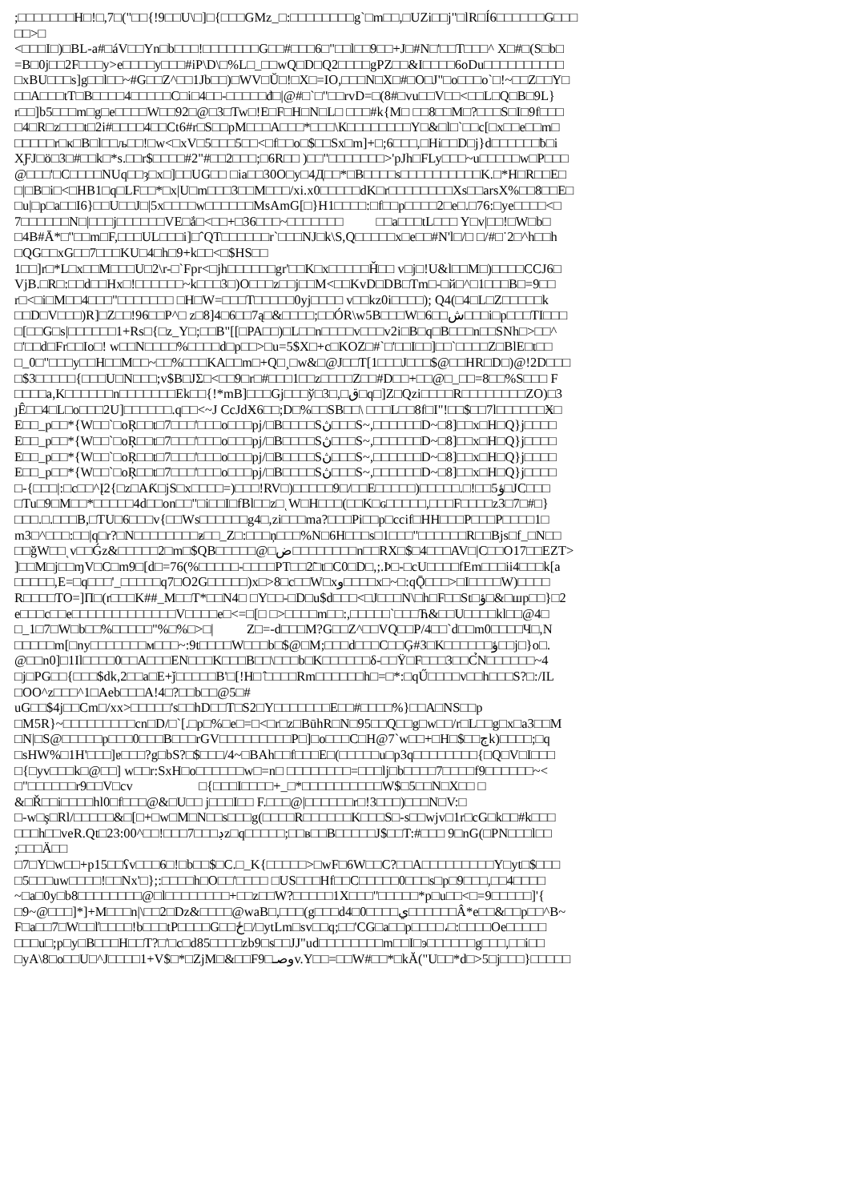;□□□□□□□H□!□,7□("□□{!9□□U\□]□{□□□GMz_□:□□□□□□□□g`□m□□,□UZi□□j"□lR□Í6□□□□□□G□□□ □□>□ <□□□I□)□BL-a#□áV□□Yn□b□□□!□□□□□□□G□□#□□□6□"□□l□□9□□+J□#N□'□□T□□□^ X□#□(S□b□ =B□0j□□2F□□□y>e□□□□y□□□#iP\D\□%L□_□□wQ□D□Q2□□□□gPZ□□&I□□□□6oDu□□□□□□□□□□ □xBU□□□s]g□□l□□~#G□□Z^□□1Jb□□)□WV□Ŭ□!□X□=IO,□□□N□X□#□O□J"□o□□□o`□!~□□Z□□Y□ □□A□□□tT□B□□□□4□□□□□C□i□4□□-□□□□□đ□|@#□`□"□□rvD=□(8#□vu□□V□□<□□L□Q□B□9L} r□□]b5□□□m□g□e□□□□W□□92□@□3□Tw□!E□F□H□N□L□ □□□#k{M□ □□8□□M□?□□□S□I□9f□□□ □4□R□z□□□t□2i#□□□□4□□Ct6#r□S□□pM□□□A□□□*□□□\К□□□□□□□□Y□&□l□`□□c[□x□□e□□m□ □□□□□r□к□B□l□□љ□□!□w<□xV□5□□□5□□<□f□□o□$□□Sx□m]+□;6□□□,□Hi□□D□j}d□□□□□□ƀ□i XƑJ□ö□3□#□□k□*s.□□r$□□□□#2"#□□2□□□;□6R□□ )□□"□□□□□□□>'pJh□FLy□□□~u□□□□□w□P□□□ @□□□'□C□□□□NUq□□ȝ□x□]□□UG□□ □ia□□30O□y□4Д□□*□B□□□□s□□□□□□□□□□K.□*H□R□□E□ □|□B□i□<□HB1□q□LF□□*□x|U□m□□□3□□M□□□/xi.x0□□□□□dK□r□□□□□□□□Xs□□arsX%□□8□□E□ □u|□p□a□□I6}□□U□□J□|5x□□□□w□□□□□□MsAmG[□}H1□□□□:□f□□p□□□□2□e□.□76:□ye□□□□<□ 7□□□□□□N□|□□□j□□□□□□VE□ắ□<□□+□36□□□~□□□□□□□ □□a□□□tL□□□ Y□v|□□!□W□b□ □4B#Ā*□"□□m□F,□□□UL□□□i]□ˆQT□□□□□□r`□□□NJ□k\S,Q□□□□□x□e□□#N'l□/□ □/#□˙2□^h□□h □QG□□xG□□7□□□KU□4□h□9+k□□<□$HS□□ 1□□]r□*L□x□□M□□□U□2\r-□`Fpr<□jh□□□□□□gr'□□K□x□□□□□Ȟ□□ v□j□!U&l□□M□)□□□□CCJ6□ VjB.□R□:□□d□□Hx□!□□□□□□~k□□□3□)O□□□z□□j□□M<□□KvD□DB□Tm□-□й□^□1□□□B□=9□□ r□<□i□M□□4□□□"□□□□□□□ □H□W=□□□T□□□□□0yj□□□□ v□□kz0i□□□□); Q4(□4□L□Z□□□□□k □□D□V□□□)R]□Z□□!96□□P^□ z□8]4□6□□7ą□&□□□□;□□ÓR\w5B□□□W□6□□ش□□□i□p□□□TI□□□ □[□□G□s|□□□□□□1+Rs□{□z_Y□;□□B"[[□PA□□)□L□□n□□□□v□□□v2i□B□q□B□□□n□□SNh□>□□^ □'□□d□Fr□□Io□! w□□N□□□□%□□□□d□p□□>□u=5$X□+c□KOZ□#`□'□□I□□]□□`□□□□Z□BlE□t□□ □_0□"□□□y□□H□□M□□~□□%□□□KA□□m□+Q□¸□w&□@J□□T[1□□□J□□□$@□□HR□D□)@!2D□□□ □$3□□□□□{□□□U□N□□□;v$B□JΣ□<□□9□r□#□□□1□□z□□□□Z□□#D□□+□□@□_□□=8□□%S□□□ F □□□□a,K□□□□□□n□□□□□□□Ek□□{!*mB]□□□Gj□□□ў□3□,□ق□q□]Z□Qzi□□□□R□□□□□□□□ZO)□3 ȷÊ□□4□L□o□□□2U]□□□□□□.q□□<~J CcJdӾ6□□;D□%□□SB□□\ □□□L□□8f□I"!□□$□□7l□□□□□□Ӿ□ E□□_p□□*{W□□`□oŖ□□t□7□□□'□□□o□□□pj/□B□□□□Sڽ□□□S~,□□□□□□D~□8]□□x□H□Q}j□□□□ E□□_p□□*{W□□`□oŖ□□t□7□□□'□□□o□□□pj/□B□□□□Sڽ□□□S~,□□□□□□D~□8]□□x□H□Q}j□□□□ E□□_p□□*{W□□`□oŖ□□t□7□□□'□□□o□□□pj/□B□□□□Sڽ□□□S~,□□□□□□D~□8]□□x□H□Q}j□□□□ E□□_p□□*{W□□`□oŖ□□t□7□□□'□□□o□□□pj/□B□□□□Sڽ□□□S~,□□□□□□D~□8]□□x□H□Q}j□□□□ □-{□□□|:□c□□^Į2{□z□AƘ□jS□x□□□□=)□□□!RV□)□□□□□9□/□□E□□□□□)□□□□□.□!□□5ؤ□JC□□□ □Tu□9□M□□*□□□□□4d□□on□□"□i□□I□fBl□□z□ͺW□H□□□(□□K□ɢ□□□□□,□□□F□□□□z3□7□#□} □□□.□.□□□B,□TU□6□□□v{□□Ws□□□□□□g4□,zi□□□ma?□□□Pi□□p□ccif□HH□□□P□□□P□□□□1□ m3□^□□□:□□|q□r?□N□□□□□□□□ƶ□□_Z□:□□□ņ□□□%N□6H□□□s□1□□□"□□□□□□R□□Bjs□f_□N□□ □□ğW□□ͺv□□Ǵz&□□□□□2□m□$QB□□□□□@□ض□□□□□□□□n□□RX□$□4□□□AV□|C□□O17□□EZT> ]□□M□j□□ɱV□C□m9□[d□=76(%□□□□□-□□□□PT□□2̃□t□C0□D□,;.Ϸ□-□cU□□□□fEm□□□ii4□□□k[a □□□□□,E=□q□□□'_□□□□□q7□O2G□□□□□)x□>8□c□□W□xو□□□□x□~□:qǬ□□□>□I□□□□W)□□□□ R□□□□TO=]Π□(r□□□K##_M□□T*□□N4□ □Y□□-□D□u$d□□□<□J□□□N\□h□F□□St□ؤ□&□шр□□}□2 e□□□c□□e□□□□□□□□□□□□□V□□□□e□<=□[□ □>□□□□m□□:,□□□□□`□□□Ћ&□□U□□□□kl□□@4□ □_1□7□W□b□□%□□□□□"%□%□>□| Z□=-d□□□M?G□□Z^□□VQ□□P/4□□`d□□m0□□□□Ч□,N □□□□□m[□ny□□□□□□□ᴍ□□□~:9t□□□□W□□□b□$@□M;□□□d□□□C□□Ģ#3□K□□□□□□ؤ□□j□}o□. @□□n0]□1Il□□□□0□□A□□□EN□□□K□□□B□□\□□□b□K□□□□□□δ-□□Ÿ□F□□□3□□C̉N□□□□□□~4 □j□PG□□{□□□$dk,2□□a□E+ǰ□□□□□B'□[!H□ ̂□□□□Rm□□□□□□h□=□*:□qŰ□□□□v□□h□□□S?□:/IL □OO^z□□□^1□Aeb□□□A!4□?□□b□□@5□# uG□□$4j□□Cm□/xx>□□□□□'s□□hD□□T□S2□Y□□□□□□□E□□#□□□□%}□□A□NS□□p □M5R}~□□□□□□□□□cn□D/□`[.□p□%□e□=□<□r□z□BūhR□N□95□□Q□□g□w□□/r□L□□g□x□a3□□M □N|□S@□□□□□p□□□0□□□B□□□rGV□□□□□□□□□P□]□o□□□C□H@7`w□□+□H□$□□ڄk)□□□□;□q □sHW%□1H'□□□]ɐ□□□?g□bS?□$□□□/4~□BAh□□f□□□E□(□□□□□u□p3q□□□□□□□□{□Q□V□I□□□ □{□yv□□□k□@□□] w□□r:SxH□o□□□□□□w□=n□ □□□□□□□□=□□□lj□b□□□□7□□□□f9□□□□□□~< □"□□□□□□r9□□V□cv □{□□□I□□□□+_□*□□□□□□□□□□W$□5□□N□X□□ □ &□Ř□□i□□□□hl0□f□□□@&□U□□ j□□□I□□ F.□□□@|□□□□□□r□!3□□□)□□□N□V:□ □-w□ş□Rl/□□□□□&□[□+□w□M□N□□s□□□g(□□□□R□□□□□□K□□□S□-s□□wjv□1r□cG□k□□#k□□□ □□□h□□veR.Qt□2ڊ□□□7□□□!□□^3:00z□q□□□□□;□□ʙ□□B□□□□□J$□□T:#□□□ 9□nG(□PN□□□l□□ ;□□□Ä□□ □7□Y□w□□+p15□□ʕv□□□6□!□b□□$□C.□_K{□□□□□>□wF□6W□□C?□□A□□□□□□□□□Y□yt□$□□□ □5□□□uw□□□□!□□Nx'□};:□□□□h□O□□'□□□□ □US□□□Hf□□C□□□□□0□□□s□p□9□□□,□□4□□□□ ~□a□0y□b8□□□□□□□□@□l□□□□□□□□+□□z□□W?□□□□□1X□□□"□□□□□*p□u□□<□=9□□□□□]'{ □9~@□□□]*]+M□□□n|\□□2□Dz&□□□□@waB□,□□□(g□□□dي□□□□0□4□□□□□□Â*e□□&□□p□□^B~ F□a□□7□W□□ľ□□□□!b□□□tP□□□□G□□ځ□/□ytLm□sv□□q;□□'CG□a□□p□□□□،□:□□□□Oe□□□□□ □□□u□;p□y□B□□□H□□T?□'□c□d85□□□□zb9□s□□JJ"ud□□□□□□□□m□□I□э□□□□□□g□□□,□□i□□ □yA\8□o□□U□^J□□□□1+V$□*□ZjM□&□□Fوصـ□9v.Y□□=□□W#□□*□kĂ("U□□*d□>5□j□□□}□□□□□